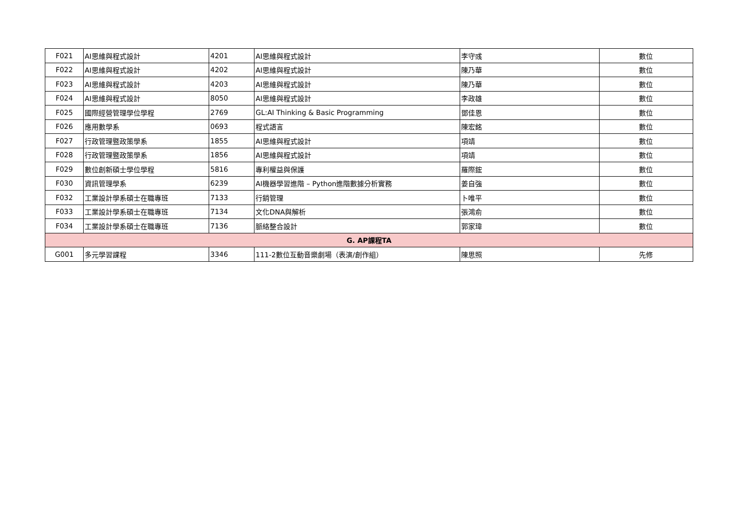| F021 | AI思維與程式設計 | 4201 | AI思維與程式設計 | 李守彧 | 數位 |
| F022 | AI思維與程式設計 | 4202 | AI思維與程式設計 | 陳乃華 | 數位 |
| F023 | AI思維與程式設計 | 4203 | AI思維與程式設計 | 陳乃華 | 數位 |
| F024 | AI思維與程式設計 | 8050 | AI思維與程式設計 | 李政雄 | 數位 |
| F025 | 國際經營管理學位學程 | 2769 | GL:AI Thinking & Basic Programming | 鄧佳恩 | 數位 |
| F026 | 應用數學系 | 0693 | 程式語言 | 陳宏銘 | 數位 |
| F027 | 行政管理暨政策學系 | 1855 | AI思維與程式設計 | 項靖 | 數位 |
| F028 | 行政管理暨政策學系 | 1856 | AI思維與程式設計 | 項靖 | 數位 |
| F029 | 數位創新碩士學位學程 | 5816 | 專利權益與保護 | 羅際鋐 | 數位 |
| F030 | 資訊管理學系 | 6239 | AI機器學習進階 – Python進階數據分析實務 | 姜自強 | 數位 |
| F032 | 工業設計學系碩士在職專班 | 7133 | 行銷管理 | 卜唯平 | 數位 |
| F033 | 工業設計學系碩士在職專班 | 7134 | 文化DNA與解析 | 張鴻俞 | 數位 |
| F034 | 工業設計學系碩士在職專班 | 7136 | 脈絡整合設計 | 郭家瑋 | 數位 |
| G. AP課程TA | | | | | |
| G001 | 多元學習課程 | 3346 | 111-2數位互動音樂劇場（表演/創作組） | 陳思照 | 先修 |